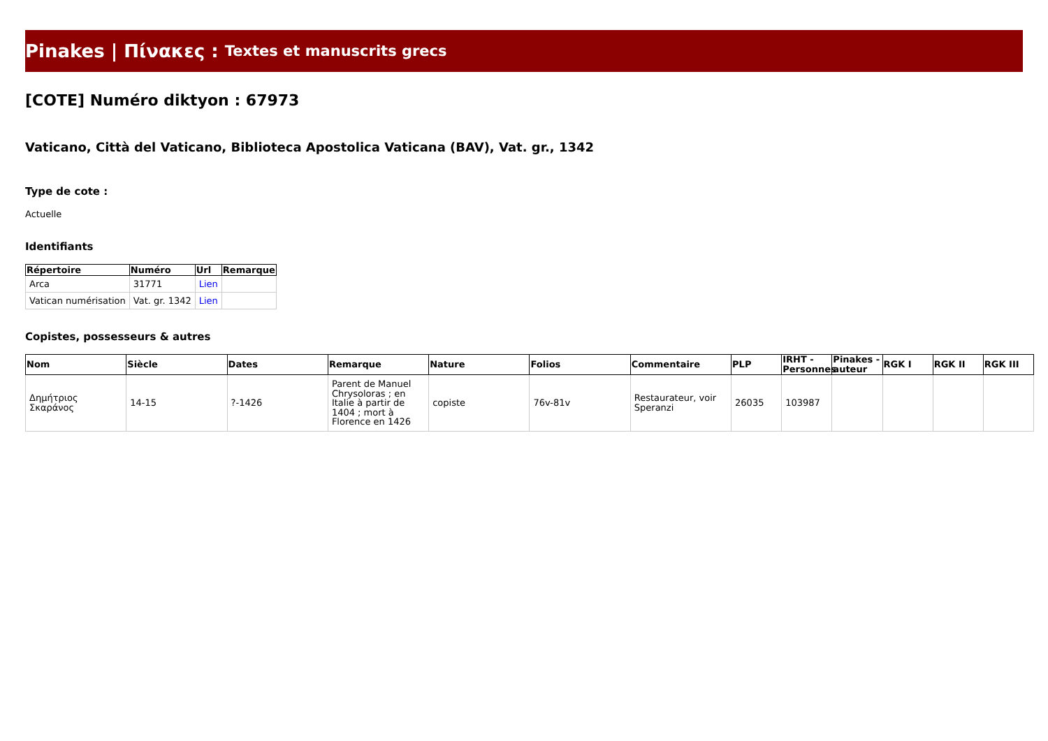Pinakes | Πίνακες : Textes et manuscrits grecs
[COTE] Numéro diktyon : 67973
Vaticano, Città del Vaticano, Biblioteca Apostolica Vaticana (BAV), Vat. gr., 1342
Type de cote :
Actuelle
Identifiants
| Répertoire | Numéro | Url | Remarque |
| --- | --- | --- | --- |
| Arca | 31771 | Lien | |
| Vatican numérisation | Vat. gr. 1342 | Lien | |
Copistes, possesseurs & autres
| Nom | Siècle | Dates | Remarque | Nature | Folios | Commentaire | PLP | IRHT - Personnes | Pinakes - auteur | RGK I | RGK II | RGK III |
| --- | --- | --- | --- | --- | --- | --- | --- | --- | --- | --- | --- | --- |
| Δημήτριος Σκαράνος | 14-15 | ?-1426 | Parent de Manuel Chrysoloras ; en Italie à partir de 1404 ; mort à Florence en 1426 | copiste | 76v-81v | Restaurateur, voir Speranzi | 26035 | 103987 | | | | |